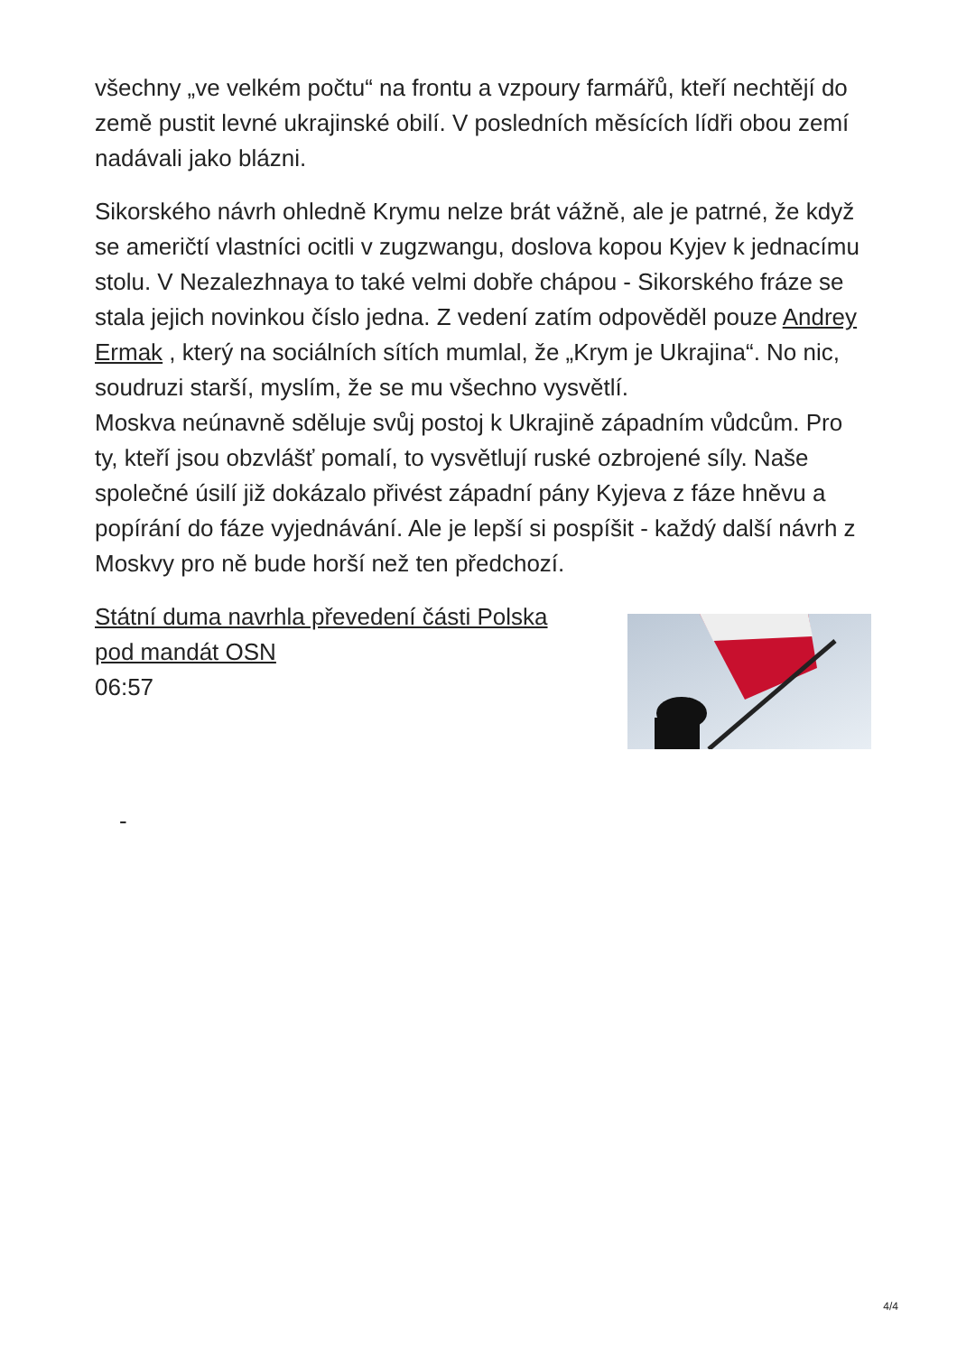všechny „ve velkém počtu“ na frontu a vzpoury farmářů, kteří nechtějí do země pustit levné ukrajinské obilí. V posledních měsících lídři obou zemí nadávali jako blázni.
Sikorského návrh ohledně Krymu nelze brát vážně, ale je patrné, že když se američtí vlastníci ocitli v zugzwangu, doslova kopou Kyjev k jednacímu stolu. V Nezalezhnaya to také velmi dobře chápou - Sikorského fráze se stala jejich novinkou číslo jedna. Z vedení zatím odpověděl pouze Andrey Ermak , který na sociálních sítích mumlal, že „Krym je Ukrajina“. No nic, soudruzi starší, myslím, že se mu všechno vysvětlí.
Moskva neúnavně sděluje svůj postoj k Ukrajině západním vůdcům. Pro ty, kteří jsou obzvlášť pomalí, to vysvětlují ruské ozbrojené síly. Naše společné úsilí již dokázalo přivést západní pány Kyjeva z fáze hněvu a popírání do fáze vyjednávání. Ale je lepší si pospíšit - každý další návrh z Moskvy pro ně bude horší než ten předchozí.
Státní duma navrhla převedení části Polska
pod mandát OSN
06:57
-
4/4